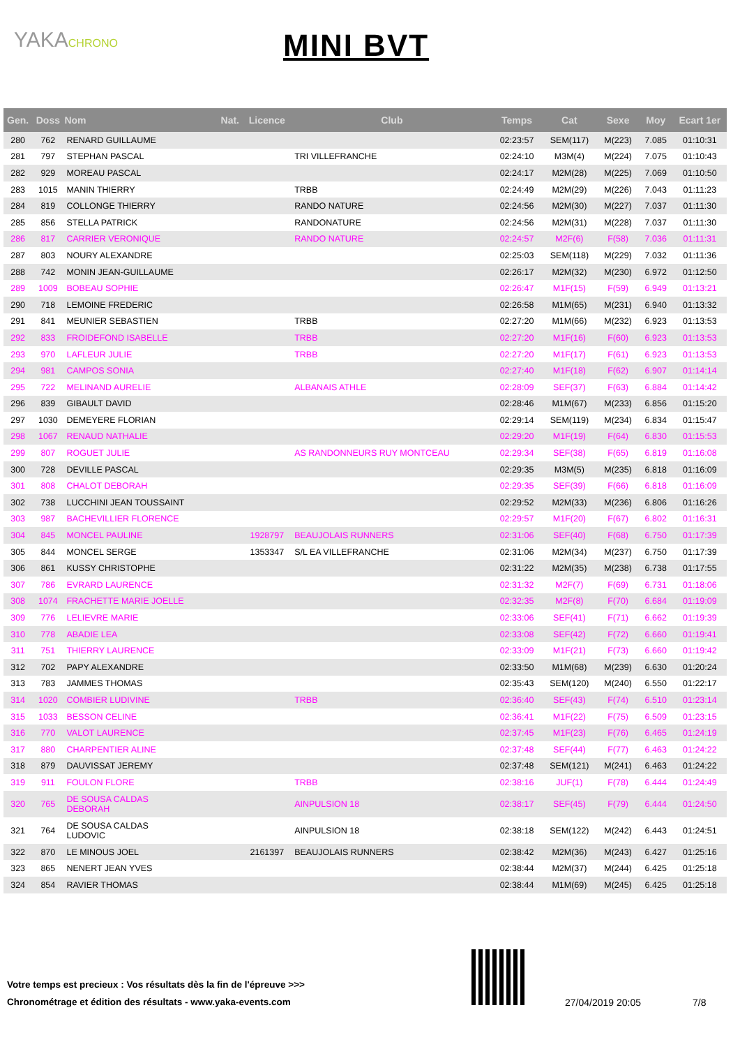YAKACHRONO MINI BVT
| Gen. | Doss | Nom | Nat. | Licence | Club | Temps | Cat | Sexe | Moy | Ecart 1er |
| --- | --- | --- | --- | --- | --- | --- | --- | --- | --- | --- |
| 280 | 762 | RENARD GUILLAUME | | | | 02:23:57 | SEM(117) | M(223) | 7.085 | 01:10:31 |
| 281 | 797 | STEPHAN PASCAL | | | TRI VILLEFRANCHE | 02:24:10 | M3M(4) | M(224) | 7.075 | 01:10:43 |
| 282 | 929 | MOREAU PASCAL | | | | 02:24:17 | M2M(28) | M(225) | 7.069 | 01:10:50 |
| 283 | 1015 | MANIN THIERRY | | | TRBB | 02:24:49 | M2M(29) | M(226) | 7.043 | 01:11:23 |
| 284 | 819 | COLLONGE THIERRY | | | RANDO NATURE | 02:24:56 | M2M(30) | M(227) | 7.037 | 01:11:30 |
| 285 | 856 | STELLA PATRICK | | | RANDONATURE | 02:24:56 | M2M(31) | M(228) | 7.037 | 01:11:30 |
| 286 | 817 | CARRIER VERONIQUE | | | RANDO NATURE | 02:24:57 | M2F(6) | F(58) | 7.036 | 01:11:31 |
| 287 | 803 | NOURY ALEXANDRE | | | | 02:25:03 | SEM(118) | M(229) | 7.032 | 01:11:36 |
| 288 | 742 | MONIN JEAN-GUILLAUME | | | | 02:26:17 | M2M(32) | M(230) | 6.972 | 01:12:50 |
| 289 | 1009 | BOBEAU SOPHIE | | | | 02:26:47 | M1F(15) | F(59) | 6.949 | 01:13:21 |
| 290 | 718 | LEMOINE FREDERIC | | | | 02:26:58 | M1M(65) | M(231) | 6.940 | 01:13:32 |
| 291 | 841 | MEUNIER SEBASTIEN | | | TRBB | 02:27:20 | M1M(66) | M(232) | 6.923 | 01:13:53 |
| 292 | 833 | FROIDEFOND ISABELLE | | | TRBB | 02:27:20 | M1F(16) | F(60) | 6.923 | 01:13:53 |
| 293 | 970 | LAFLEUR JULIE | | | TRBB | 02:27:20 | M1F(17) | F(61) | 6.923 | 01:13:53 |
| 294 | 981 | CAMPOS SONIA | | | | 02:27:40 | M1F(18) | F(62) | 6.907 | 01:14:14 |
| 295 | 722 | MELINAND AURELIE | | | ALBANAIS ATHLE | 02:28:09 | SEF(37) | F(63) | 6.884 | 01:14:42 |
| 296 | 839 | GIBAULT DAVID | | | | 02:28:46 | M1M(67) | M(233) | 6.856 | 01:15:20 |
| 297 | 1030 | DEMEYERE FLORIAN | | | | 02:29:14 | SEM(119) | M(234) | 6.834 | 01:15:47 |
| 298 | 1067 | RENAUD NATHALIE | | | | 02:29:20 | M1F(19) | F(64) | 6.830 | 01:15:53 |
| 299 | 807 | ROGUET JULIE | | | AS RANDONNEURS RUY MONTCEAU | 02:29:34 | SEF(38) | F(65) | 6.819 | 01:16:08 |
| 300 | 728 | DEVILLE PASCAL | | | | 02:29:35 | M3M(5) | M(235) | 6.818 | 01:16:09 |
| 301 | 808 | CHALOT DEBORAH | | | | 02:29:35 | SEF(39) | F(66) | 6.818 | 01:16:09 |
| 302 | 738 | LUCCHINI JEAN TOUSSAINT | | | | 02:29:52 | M2M(33) | M(236) | 6.806 | 01:16:26 |
| 303 | 987 | BACHEVILLIER FLORENCE | | | | 02:29:57 | M1F(20) | F(67) | 6.802 | 01:16:31 |
| 304 | 845 | MONCEL PAULINE | | 1928797 | BEAUJOLAIS RUNNERS | 02:31:06 | SEF(40) | F(68) | 6.750 | 01:17:39 |
| 305 | 844 | MONCEL SERGE | | 1353347 | S/L EA VILLEFRANCHE | 02:31:06 | M2M(34) | M(237) | 6.750 | 01:17:39 |
| 306 | 861 | KUSSY CHRISTOPHE | | | | 02:31:22 | M2M(35) | M(238) | 6.738 | 01:17:55 |
| 307 | 786 | EVRARD LAURENCE | | | | 02:31:32 | M2F(7) | F(69) | 6.731 | 01:18:06 |
| 308 | 1074 | FRACHETTE MARIE JOELLE | | | | 02:32:35 | M2F(8) | F(70) | 6.684 | 01:19:09 |
| 309 | 776 | LELIEVRE MARIE | | | | 02:33:06 | SEF(41) | F(71) | 6.662 | 01:19:39 |
| 310 | 778 | ABADIE LEA | | | | 02:33:08 | SEF(42) | F(72) | 6.660 | 01:19:41 |
| 311 | 751 | THIERRY LAURENCE | | | | 02:33:09 | M1F(21) | F(73) | 6.660 | 01:19:42 |
| 312 | 702 | PAPY ALEXANDRE | | | | 02:33:50 | M1M(68) | M(239) | 6.630 | 01:20:24 |
| 313 | 783 | JAMMES THOMAS | | | | 02:35:43 | SEM(120) | M(240) | 6.550 | 01:22:17 |
| 314 | 1020 | COMBIER LUDIVINE | | | TRBB | 02:36:40 | SEF(43) | F(74) | 6.510 | 01:23:14 |
| 315 | 1033 | BESSON CELINE | | | | 02:36:41 | M1F(22) | F(75) | 6.509 | 01:23:15 |
| 316 | 770 | VALOT LAURENCE | | | | 02:37:45 | M1F(23) | F(76) | 6.465 | 01:24:19 |
| 317 | 880 | CHARPENTIER ALINE | | | | 02:37:48 | SEF(44) | F(77) | 6.463 | 01:24:22 |
| 318 | 879 | DAUVISSAT JEREMY | | | | 02:37:48 | SEM(121) | M(241) | 6.463 | 01:24:22 |
| 319 | 911 | FOULON FLORE | | | TRBB | 02:38:16 | JUF(1) | F(78) | 6.444 | 01:24:49 |
| 320 | 765 | DE SOUSA CALDAS DEBORAH | | | AINPULSION 18 | 02:38:17 | SEF(45) | F(79) | 6.444 | 01:24:50 |
| 321 | 764 | DE SOUSA CALDAS LUDOVIC | | | AINPULSION 18 | 02:38:18 | SEM(122) | M(242) | 6.443 | 01:24:51 |
| 322 | 870 | LE MINOUS JOEL | | 2161397 | BEAUJOLAIS RUNNERS | 02:38:42 | M2M(36) | M(243) | 6.427 | 01:25:16 |
| 323 | 865 | NENERT JEAN YVES | | | | 02:38:44 | M2M(37) | M(244) | 6.425 | 01:25:18 |
| 324 | 854 | RAVIER THOMAS | | | | 02:38:44 | M1M(69) | M(245) | 6.425 | 01:25:18 |
Votre temps est precieux : Vos résultats dès la fin de l'épreuve >>>
Chronométrage et édition des résultats - www.yaka-events.com
27/04/2019 20:05 7/8